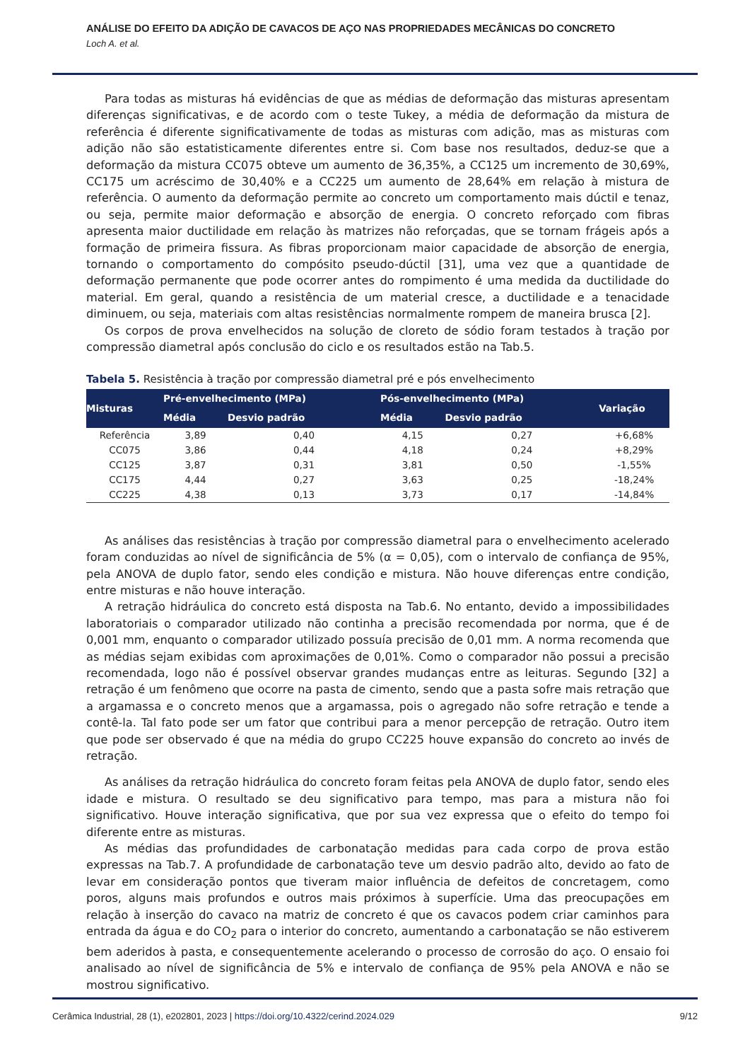ANÁLISE DO EFEITO DA ADIÇÃO DE CAVACOS DE AÇO NAS PROPRIEDADES MECÂNICAS DO CONCRETO
Loch A. et al.
Para todas as misturas há evidências de que as médias de deformação das misturas apresentam diferenças significativas, e de acordo com o teste Tukey, a média de deformação da mistura de referência é diferente significativamente de todas as misturas com adição, mas as misturas com adição não são estatisticamente diferentes entre si. Com base nos resultados, deduz-se que a deformação da mistura CC075 obteve um aumento de 36,35%, a CC125 um incremento de 30,69%, CC175 um acréscimo de 30,40% e a CC225 um aumento de 28,64% em relação à mistura de referência. O aumento da deformação permite ao concreto um comportamento mais dúctil e tenaz, ou seja, permite maior deformação e absorção de energia. O concreto reforçado com fibras apresenta maior ductilidade em relação às matrizes não reforçadas, que se tornam frágeis após a formação de primeira fissura. As fibras proporcionam maior capacidade de absorção de energia, tornando o comportamento do compósito pseudo-dúctil [31], uma vez que a quantidade de deformação permanente que pode ocorrer antes do rompimento é uma medida da ductilidade do material. Em geral, quando a resistência de um material cresce, a ductilidade e a tenacidade diminuem, ou seja, materiais com altas resistências normalmente rompem de maneira brusca [2].
Os corpos de prova envelhecidos na solução de cloreto de sódio foram testados à tração por compressão diametral após conclusão do ciclo e os resultados estão na Tab.5.
Tabela 5. Resistência à tração por compressão diametral pré e pós envelhecimento
| Misturas | Pré-envelhecimento (MPa) | | Pós-envelhecimento (MPa) | | Variação |
| --- | --- | --- | --- | --- | --- |
| | Média | Desvio padrão | Média | Desvio padrão | |
| Referência | 3,89 | 0,40 | 4,15 | 0,27 | +6,68% |
| CC075 | 3,86 | 0,44 | 4,18 | 0,24 | +8,29% |
| CC125 | 3,87 | 0,31 | 3,81 | 0,50 | -1,55% |
| CC175 | 4,44 | 0,27 | 3,63 | 0,25 | -18,24% |
| CC225 | 4,38 | 0,13 | 3,73 | 0,17 | -14,84% |
As análises das resistências à tração por compressão diametral para o envelhecimento acelerado foram conduzidas ao nível de significância de 5% (α = 0,05), com o intervalo de confiança de 95%, pela ANOVA de duplo fator, sendo eles condição e mistura. Não houve diferenças entre condição, entre misturas e não houve interação.
A retração hidráulica do concreto está disposta na Tab.6. No entanto, devido a impossibilidades laboratoriais o comparador utilizado não continha a precisão recomendada por norma, que é de 0,001 mm, enquanto o comparador utilizado possuía precisão de 0,01 mm. A norma recomenda que as médias sejam exibidas com aproximações de 0,01%. Como o comparador não possui a precisão recomendada, logo não é possível observar grandes mudanças entre as leituras. Segundo [32] a retração é um fenômeno que ocorre na pasta de cimento, sendo que a pasta sofre mais retração que a argamassa e o concreto menos que a argamassa, pois o agregado não sofre retração e tende a contê-la. Tal fato pode ser um fator que contribui para a menor percepção de retração. Outro item que pode ser observado é que na média do grupo CC225 houve expansão do concreto ao invés de retração.
As análises da retração hidráulica do concreto foram feitas pela ANOVA de duplo fator, sendo eles idade e mistura. O resultado se deu significativo para tempo, mas para a mistura não foi significativo. Houve interação significativa, que por sua vez expressa que o efeito do tempo foi diferente entre as misturas.
As médias das profundidades de carbonatação medidas para cada corpo de prova estão expressas na Tab.7. A profundidade de carbonatação teve um desvio padrão alto, devido ao fato de levar em consideração pontos que tiveram maior influência de defeitos de concretagem, como poros, alguns mais profundos e outros mais próximos à superfície. Uma das preocupações em relação à inserção do cavaco na matriz de concreto é que os cavacos podem criar caminhos para entrada da água e do CO<sub>2</sub> para o interior do concreto, aumentando a carbonatação se não estiverem bem aderidos à pasta, e consequentemente acelerando o processo de corrosão do aço. O ensaio foi analisado ao nível de significância de 5% e intervalo de confiança de 95% pela ANOVA e não se mostrou significativo.
Cerâmica Industrial, 28 (1), e202801, 2023 | https://doi.org/10.4322/cerind.2024.029
9/12